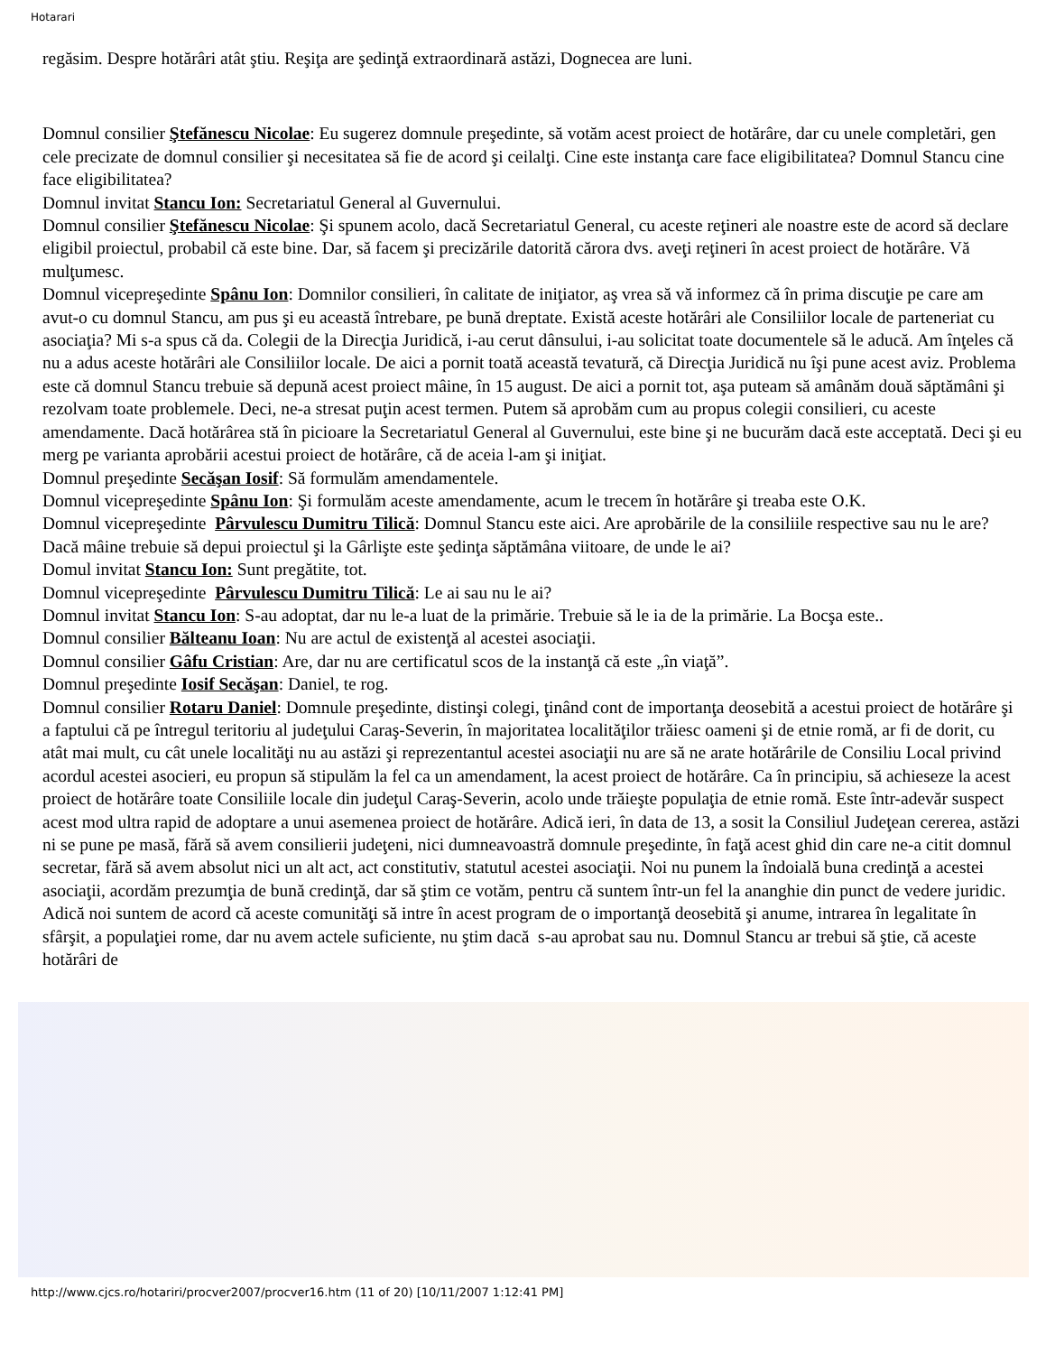Hotarari
regăsim. Despre hotărâri atât ştiu. Reşiţa are şedinţă extraordinară astăzi, Dognecea are luni.
Domnul consilier Ştefănescu Nicolae: Eu sugerez domnule preşedinte, să votăm acest proiect de hotărâre, dar cu unele completări, gen cele precizate de domnul consilier şi necesitatea să fie de acord şi ceilalţi. Cine este instanţa care face eligibilitatea? Domnul Stancu cine face eligibilitatea?
Domnul invitat Stancu Ion: Secretariatul General al Guvernului.
Domnul consilier Ştefănescu Nicolae: Şi spunem acolo, dacă Secretariatul General, cu aceste reţineri ale noastre este de acord să declare eligibil proiectul, probabil că este bine. Dar, să facem şi precizările datorită cărora dvs. aveţi reţineri în acest proiect de hotărâre. Vă mulţumesc.
Domnul vicepreşedinte Spânu Ion: Domnilor consilieri, în calitate de iniţiator, aş vrea să vă informez că în prima discuţie pe care am avut-o cu domnul Stancu, am pus şi eu această întrebare, pe bună dreptate. Există aceste hotărâri ale Consiliilor locale de parteneriat cu asociaţia? Mi s-a spus că da. Colegii de la Direcţia Juridică, i-au cerut dânsului, i-au solicitat toate documentele să le aducă. Am înţeles că nu a adus aceste hotărâri ale Consiliilor locale. De aici a pornit toată această tevatură, că Direcţia Juridică nu îşi pune acest aviz. Problema este că domnul Stancu trebuie să depună acest proiect mâine, în 15 august. De aici a pornit tot, aşa puteam să amânăm două săptămâni şi rezolvam toate problemele. Deci, ne-a stresat puţin acest termen. Putem să aprobăm cum au propus colegii consilieri, cu aceste amendamente. Dacă hotărârea stă în picioare la Secretariatul General al Guvernului, este bine şi ne bucurăm dacă este acceptată. Deci şi eu merg pe varianta aprobării acestui proiect de hotărâre, că de aceia l-am şi iniţiat.
Domnul preşedinte Secăşan Iosif: Să formulăm amendamentele.
Domnul vicepreşedinte Spânu Ion: Şi formulăm aceste amendamente, acum le trecem în hotărâre şi treaba este O.K.
Domnul vicepreşedinte Pârvulescu Dumitru Tilică: Domnul Stancu este aici. Are aprobările de la consiliile respective sau nu le are? Dacă mâine trebuie să depui proiectul şi la Gârlişte este şedinţa săptămâna viitoare, de unde le ai?
Domul invitat Stancu Ion: Sunt pregătite, tot.
Domnul vicepreşedinte Pârvulescu Dumitru Tilică: Le ai sau nu le ai?
Domnul invitat Stancu Ion: S-au adoptat, dar nu le-a luat de la primărie. Trebuie să le ia de la primărie. La Bocşa este..
Domnul consilier Bălteanu Ioan: Nu are actul de existenţă al acestei asociaţii.
Domnul consilier Gâfu Cristian: Are, dar nu are certificatul scos de la instanţă că este „în viaţă”.
Domnul preşedinte Iosif Secăşan: Daniel, te rog.
Domnul consilier Rotaru Daniel: Domnule preşedinte, distinşi colegi, ţinând cont de importanţa deosebită a acestui proiect de hotărâre şi a faptului că pe întregul teritoriu al judeţului Caraş-Severin, în majoritatea localităţilor trăiesc oameni şi de etnie romă, ar fi de dorit, cu atât mai mult, cu cât unele localităţi nu au astăzi şi reprezentantul acestei asociaţii nu are să ne arate hotărârile de Consiliu Local privind acordul acestei asocieri, eu propun să stipulăm la fel ca un amendament, la acest proiect de hotărâre. Ca în principiu, să achieseze la acest proiect de hotărâre toate Consiliile locale din judeţul Caraş-Severin, acolo unde trăieşte populaţia de etnie romă. Este într-adevăr suspect acest mod ultra rapid de adoptare a unui asemenea proiect de hotărâre. Adică ieri, în data de 13, a sosit la Consiliul Judeţean cererea, astăzi ni se pune pe masă, fără să avem consilierii judeţeni, nici dumneavoastră domnule preşedinte, în faţă acest ghid din care ne-a citit domnul secretar, fără să avem absolut nici un alt act, act constitutiv, statutul acestei asociaţii. Noi nu punem la îndoială buna credinţă a acestei asociaţii, acordăm prezumţia de bună credinţă, dar să ştim ce votăm, pentru că suntem într-un fel la ananghie din punct de vedere juridic. Adică noi suntem de acord că aceste comunităţi să intre în acest program de o importanţă deosebită şi anume, intrarea în legalitate în sfârşit, a populaţiei rome, dar nu avem actele suficiente, nu ştim dacă s-au aprobat sau nu. Domnul Stancu ar trebui să ştie, că aceste hotărâri de
http://www.cjcs.ro/hotariri/procver2007/procver16.htm (11 of 20) [10/11/2007 1:12:41 PM]